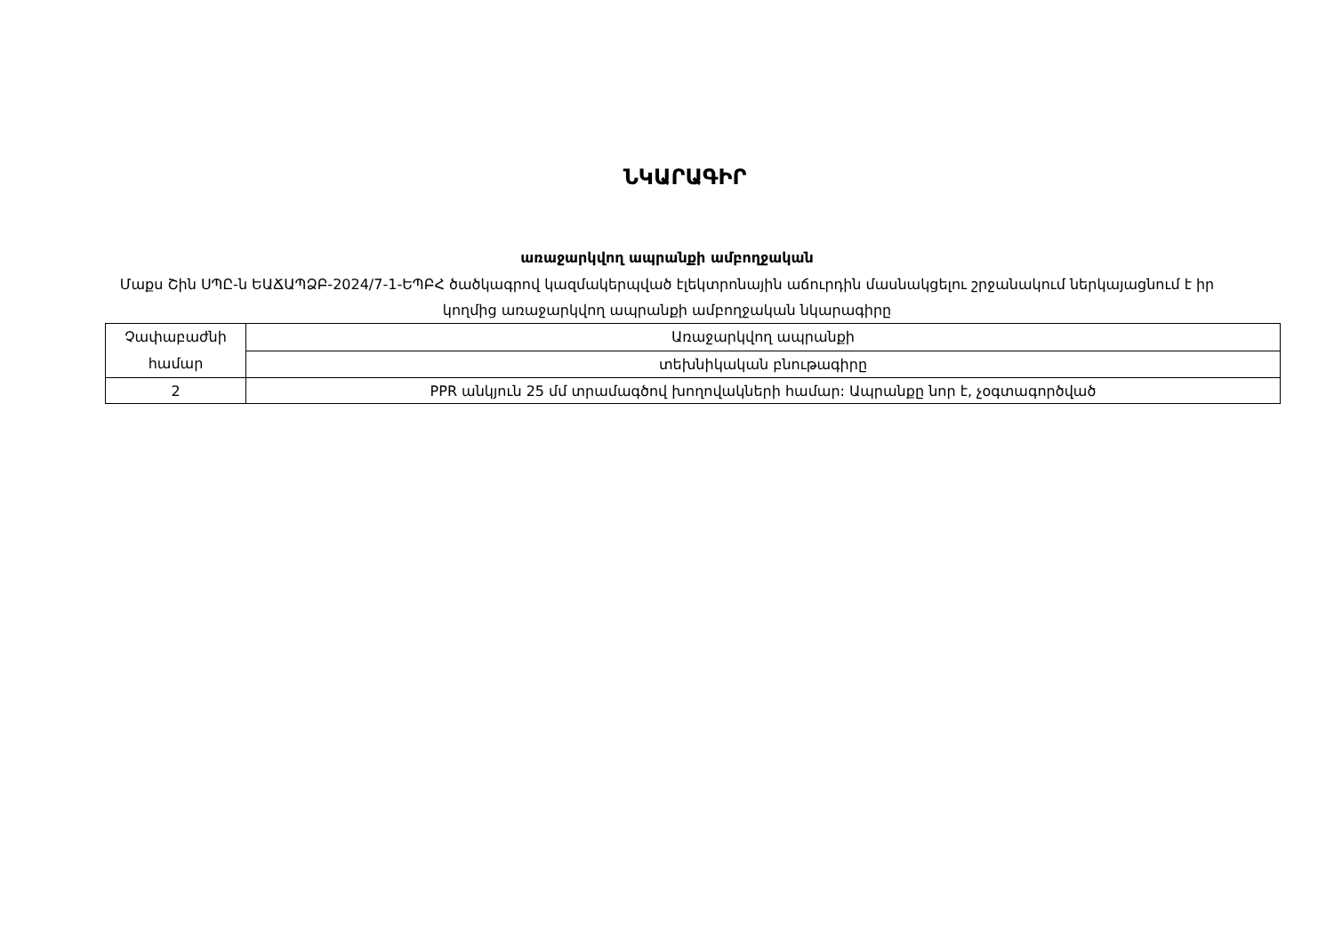ՆԿԱՐԱԳԻՐ
առաջարկվող ապրանքի ամբողջական
Մաքս Շին ՍՊԸ-ն ԵԱՃԱՊՁԲ-2024/7-1-ԵՊԲՀ ծածկագրով կազմակերպված էլեկտրոնային աճուրդին մասնակցելու շրջանակում ներկայացնում է իր կողմից առաջարկվող ապրանքի ամբողջական նկարագիրը
| Չափաբաժնի համար | Առաջարկվող ապրանքի |
| | տեխնիկական բնութագիրը |
| 2 | PPR անկյուն 25 մմ տրամագծով խողովակների համար: Ապրանքը նոր է, չօգտագործված |